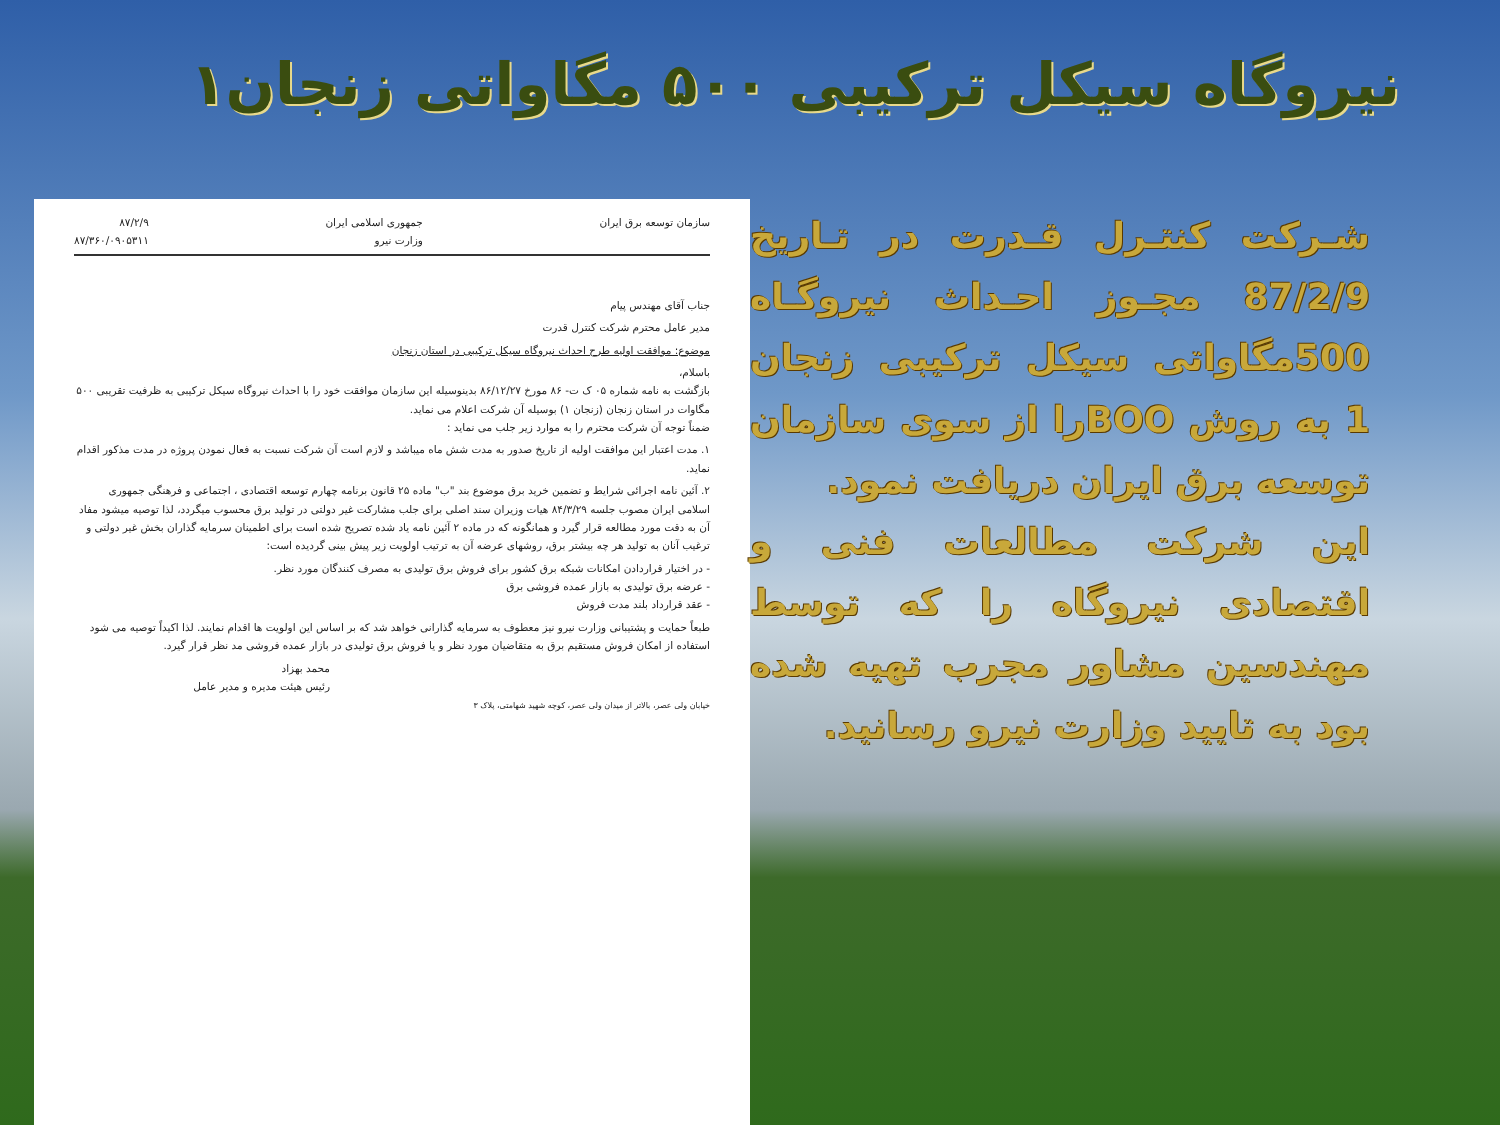نیروگاه سیکل ترکیبی ۵۰۰ مگاواتی زنجان۱
سازمان توسعه برق ایران جمهوری اسلامی ایران
وزارت نیرو ۸۷/۲/۹
۸۷/۳۶۰/۰۹۰۵۳۱۱
جناب آقای مهندس پیام
مدیر عامل محترم شرکت کنترل قدرت
موضوع: موافقت اولیه طرح احداث نیروگاه سیکل ترکیبی در استان زنجان
باسلام،
بازگشت به نامه شماره ۰۵ ک ت- ۸۶ مورخ ۸۶/۱۲/۲۷ بدینوسیله این سازمان موافقت خود را با احداث نیروگاه سیکل ترکیبی به ظرفیت تقریبی ۵۰۰ مگاوات در استان زنجان (زنجان ۱) بوسیله آن شرکت اعلام می نماید.
ضمناً توجه آن شرکت محترم را به موارد زیر جلب می نماید :
۱. مدت اعتبار این موافقت اولیه از تاریخ صدور به مدت شش ماه میباشد و لازم است آن شرکت نسبت به فعال نمودن پروژه در مدت مذکور اقدام نماید.
۲. آئین نامه اجرائی شرایط و تضمین خرید برق موضوع بند "ب" ماده ۲۵ قانون برنامه چهارم توسعه اقتصادی ، اجتماعی و فرهنگی جمهوری اسلامی ایران مصوب جلسه ۸۴/۳/۲۹ هیات وزیران سند اصلی برای جلب مشارکت غیر دولتی در تولید برق محسوب میگردد، لذا توصیه میشود مفاد آن به دقت مورد مطالعه قرار گیرد و همانگونه که در ماده ۲ آئین نامه یاد شده تصریح شده است برای اطمینان سرمایه گذاران بخش غیر دولتی و ترغیب آنان به تولید هر چه بیشتر برق، روشهای عرضه آن به ترتیب اولویت زیر پیش بینی گردیده است:
- در اختیار قراردادن امکانات شبکه برق کشور برای فروش برق تولیدی به مصرف کنندگان مورد نظر.
- عرضه برق تولیدی به بازار عمده فروشی برق
- عقد قرارداد بلند مدت فروش
طبعاً حمایت و پشتیبانی وزارت نیرو نیز معطوف به سرمایه گذارانی خواهد شد که بر اساس این اولویت ها اقدام نمایند. لذا اکیداً توصیه می شود استفاده از امکان فروش مستقیم برق به متقاضیان مورد نظر و یا فروش برق تولیدی در بازار عمده فروشی مد نظر قرار گیرد.
محمد بهزاد
رئیس هیئت مدیره و مدیر عامل
خیابان ولی عصر، بالاتر از میدان ولی عصر، کوچه شهید شهامتی، پلاک ۳
شـرکت کنتـرل قـدرت در تـاریخ 87/2/9 مجـوز احـداث نیروگـاه 500مگاواتی سیکل ترکیبی زنجان 1 به روش BOOرا از سوی سازمان توسعه برق ایران دریافت نمود.
این شرکت مطالعات فنی و اقتصادی نیروگاه را که توسط مهندسین مشاور مجرب تهیه شده بود به تایید وزارت نیرو رسانید.